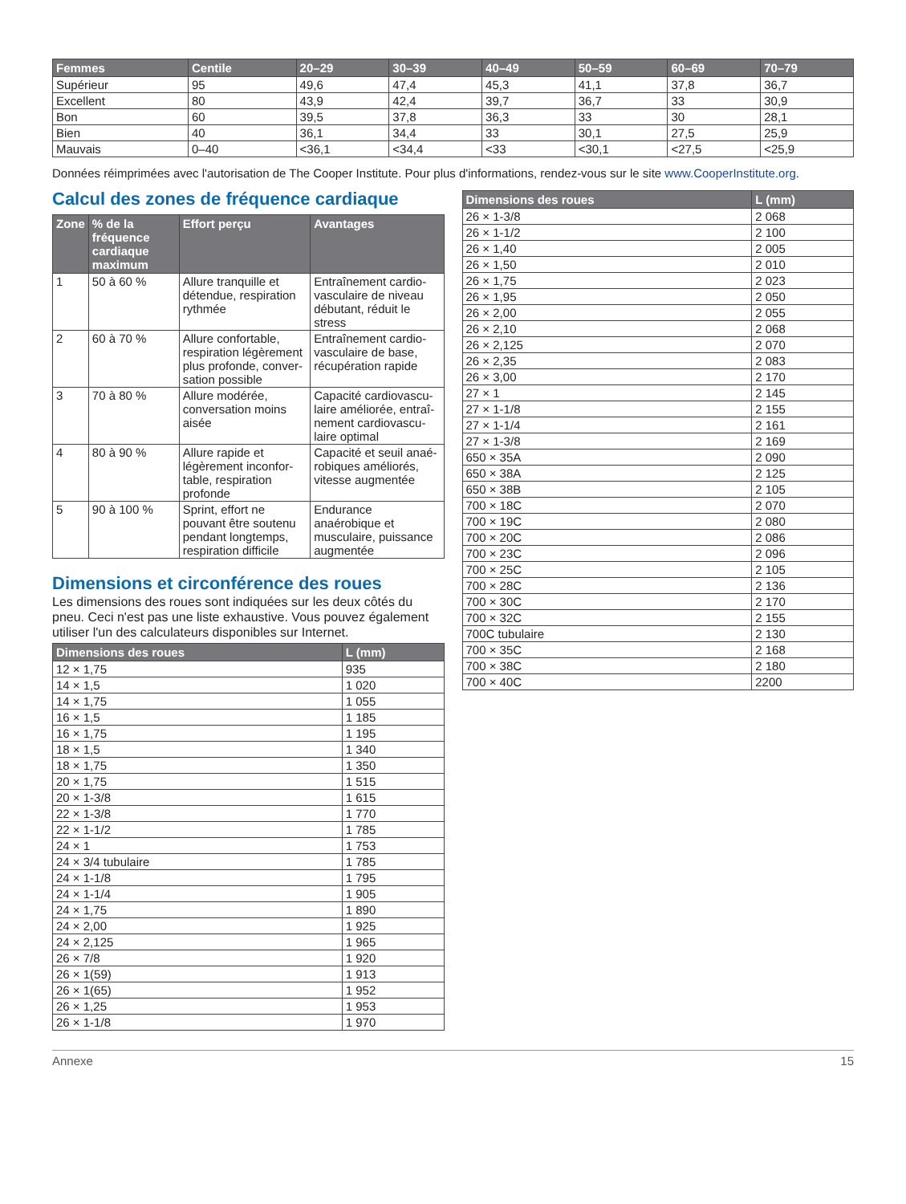| Femmes | Centile | 20–29 | 30–39 | 40–49 | 50–59 | 60–69 | 70–79 |
| --- | --- | --- | --- | --- | --- | --- | --- |
| Supérieur | 95 | 49,6 | 47,4 | 45,3 | 41,1 | 37,8 | 36,7 |
| Excellent | 80 | 43,9 | 42,4 | 39,7 | 36,7 | 33 | 30,9 |
| Bon | 60 | 39,5 | 37,8 | 36,3 | 33 | 30 | 28,1 |
| Bien | 40 | 36,1 | 34,4 | 33 | 30,1 | 27,5 | 25,9 |
| Mauvais | 0–40 | <36,1 | <34,4 | <33 | <30,1 | <27,5 | <25,9 |
Données réimprimées avec l'autorisation de The Cooper Institute. Pour plus d'informations, rendez-vous sur le site www.CooperInstitute.org.
Calcul des zones de fréquence cardiaque
| Zone | % de la fréquence cardiaque maximum | Effort perçu | Avantages |
| --- | --- | --- | --- |
| 1 | 50 à 60 % | Allure tranquille et détendue, respiration rythmée | Entraînement cardio-vasculaire de niveau débutant, réduit le stress |
| 2 | 60 à 70 % | Allure confortable, respiration légèrement plus profonde, conver-sation possible | Entraînement cardio-vasculaire de base, récupération rapide |
| 3 | 70 à 80 % | Allure modérée, conversation moins aisée | Capacité cardiovascu-laire améliorée, entraî-nement cardiovascu-laire optimal |
| 4 | 80 à 90 % | Allure rapide et légèrement inconfor-table, respiration profonde | Capacité et seuil anaé-robiques améliorés, vitesse augmentée |
| 5 | 90 à 100 % | Sprint, effort ne pouvant être soutenu pendant longtemps, respiration difficile | Endurance anaérobique et musculaire, puissance augmentée |
Dimensions et circonférence des roues
Les dimensions des roues sont indiquées sur les deux côtés du pneu. Ceci n'est pas une liste exhaustive. Vous pouvez également utiliser l'un des calculateurs disponibles sur Internet.
| Dimensions des roues | L (mm) |
| --- | --- |
| 12 × 1,75 | 935 |
| 14 × 1,5 | 1 020 |
| 14 × 1,75 | 1 055 |
| 16 × 1,5 | 1 185 |
| 16 × 1,75 | 1 195 |
| 18 × 1,5 | 1 340 |
| 18 × 1,75 | 1 350 |
| 20 × 1,75 | 1 515 |
| 20 × 1-3/8 | 1 615 |
| 22 × 1-3/8 | 1 770 |
| 22 × 1-1/2 | 1 785 |
| 24 × 1 | 1 753 |
| 24 × 3/4 tubulaire | 1 785 |
| 24 × 1-1/8 | 1 795 |
| 24 × 1-1/4 | 1 905 |
| 24 × 1,75 | 1 890 |
| 24 × 2,00 | 1 925 |
| 24 × 2,125 | 1 965 |
| 26 × 7/8 | 1 920 |
| 26 × 1(59) | 1 913 |
| 26 × 1(65) | 1 952 |
| 26 × 1,25 | 1 953 |
| 26 × 1-1/8 | 1 970 |
| Dimensions des roues | L (mm) |
| --- | --- |
| 26 × 1-3/8 | 2 068 |
| 26 × 1-1/2 | 2 100 |
| 26 × 1,40 | 2 005 |
| 26 × 1,50 | 2 010 |
| 26 × 1,75 | 2 023 |
| 26 × 1,95 | 2 050 |
| 26 × 2,00 | 2 055 |
| 26 × 2,10 | 2 068 |
| 26 × 2,125 | 2 070 |
| 26 × 2,35 | 2 083 |
| 26 × 3,00 | 2 170 |
| 27 × 1 | 2 145 |
| 27 × 1-1/8 | 2 155 |
| 27 × 1-1/4 | 2 161 |
| 27 × 1-3/8 | 2 169 |
| 650 × 35A | 2 090 |
| 650 × 38A | 2 125 |
| 650 × 38B | 2 105 |
| 700 × 18C | 2 070 |
| 700 × 19C | 2 080 |
| 700 × 20C | 2 086 |
| 700 × 23C | 2 096 |
| 700 × 25C | 2 105 |
| 700 × 28C | 2 136 |
| 700 × 30C | 2 170 |
| 700 × 32C | 2 155 |
| 700C tubulaire | 2 130 |
| 700 × 35C | 2 168 |
| 700 × 38C | 2 180 |
| 700 × 40C | 2200 |
Annexe 15